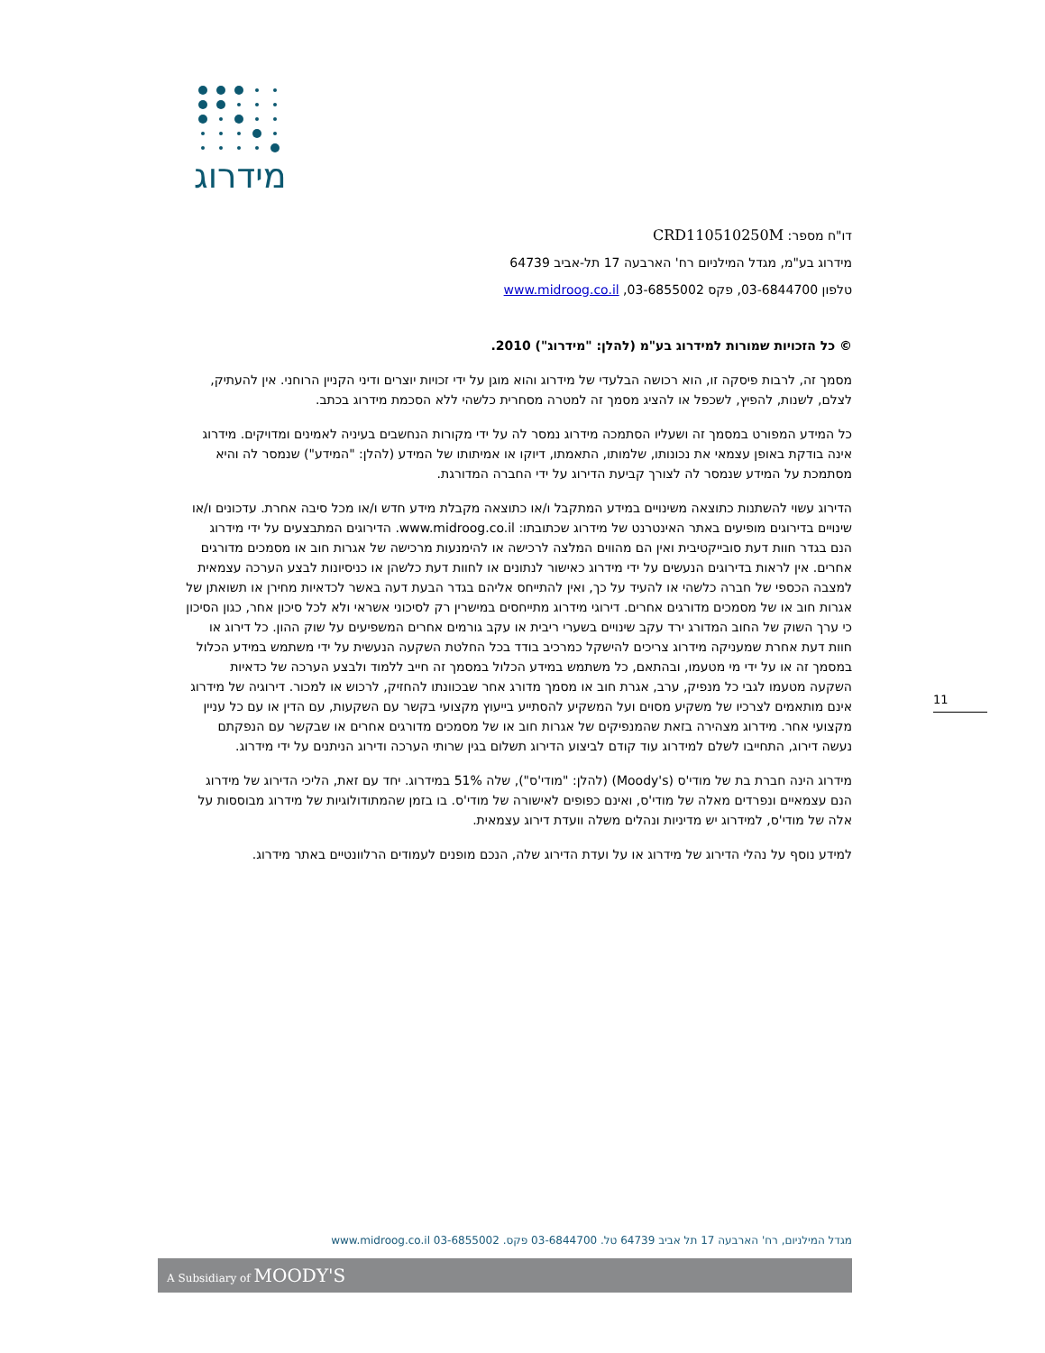מידרוג
דו"ח מספר: CRD110510250M
מידרוג בע"מ, מגדל המילניום רח' הארבעה 17 תל-אביב 64739
טלפון 03-6844700, פקס 03-6855002, www.midroog.co.il
© כל הזכויות שמורות למידרוג בע"מ (להלן: "מידרוג") 2010.
מסמך זה, לרבות פיסקה זו, הוא רכושה הבלעדי של מידרוג והוא מוגן על ידי זכויות יוצרים ודיני הקניין הרוחני. אין להעתיק, לצלם, לשנות, להפיץ, לשכפל או להציג מסמך זה למטרה מסחרית כלשהי ללא הסכמת מידרוג בכתב.
כל המידע המפורט במסמך זה ושעליו הסתמכה מידרוג נמסר לה על ידי מקורות הנחשבים בעיניה לאמינים ומדויקים. מידרוג אינה בודקת באופן עצמאי את נכונותו, שלמותו, התאמתו, דיוקו או אמיתותו של המידע (להלן: "המידע") שנמסר לה והיא מסתמכת על המידע שנמסר לה לצורך קביעת הדירוג על ידי החברה המדורגת.
הדירוג עשוי להשתנות כתוצאה משינויים במידע המתקבל ו/או כתוצאה מקבלת מידע חדש ו/או מכל סיבה אחרת. עדכונים ו/או שינויים בדירוגים מופיעים באתר האינטרנט של מידרוג שכתובתו: www.midroog.co.il. הדירוגים המתבצעים על ידי מידרוג הנם בגדר חוות דעת סובייקטיבית ואין הם מהווים המלצה לרכישה או להימנעות מרכישה של אגרות חוב או מסמכים מדורגים אחרים. אין לראות בדירוגים הנעשים על ידי מידרוג כאישור לנתונים או לחוות דעת כלשהן או כניסיונות לבצע הערכה עצמאית למצבה הכספי של חברה כלשהי או להעיד על כך, ואין להתייחס אליהם בגדר הבעת דעה באשר לכדאיות מחירן או תשואתן של אגרות חוב או של מסמכים מדורגים אחרים. דירוגי מידרוג מתייחסים במישרין רק לסיכוני אשראי ולא לכל סיכון אחר, כגון הסיכון כי ערך השוק של החוב המדורג ירד עקב שינויים בשערי ריבית או עקב גורמים אחרים המשפיעים על שוק ההון. כל דירוג או חוות דעת אחרת שמעניקה מידרוג צריכים להישקל כמרכיב בודד בכל החלטת השקעה הנעשית על ידי משתמש במידע הכלול במסמך זה או על ידי מי מטעמו, ובהתאם, כל משתמש במידע הכלול במסמך זה חייב ללמוד ולבצע הערכה של כדאיות השקעה מטעמו לגבי כל מנפיק, ערב, אגרת חוב או מסמך מדורג אחר שבכוונתו להחזיק, לרכוש או למכור. דירוגיה של מידרוג אינם מותאמים לצרכיו של משקיע מסוים ועל המשקיע להסתייע בייעוץ מקצועי בקשר עם השקעות, עם הדין או עם כל עניין מקצועי אחר. מידרוג מצהירה בזאת שהמנפיקים של אגרות חוב או של מסמכים מדורגים אחרים או שבקשר עם הנפקתם נעשה דירוג, התחייבו לשלם למידרוג עוד קודם לביצוע הדירוג תשלום בגין שרותי הערכה ודירוג הניתנים על ידי מידרוג.
מידרוג הינה חברת בת של מודי'ס (Moody's) (להלן: "מודי'ס"), שלה 51% במידרוג. יחד עם זאת, הליכי הדירוג של מידרוג הנם עצמאיים ונפרדים מאלה של מודי'ס, ואינם כפופים לאישורה של מודי'ס. בו בזמן שהמתודולוגיות של מידרוג מבוססות על אלה של מודי'ס, למידרוג יש מדיניות ונהלים משלה וועדת דירוג עצמאית.
למידע נוסף על נהלי הדירוג של מידרוג או על ועדת הדירוג שלה, הנכם מופנים לעמודים הרלוונטיים באתר מידרוג.
11
מגדל המילניום, רח' הארבעה 17 תל אביב 64739 טל. 03-6844700 פקס. 03-6855002 www.midroog.co.il
A Subsidiary of MOODY'S